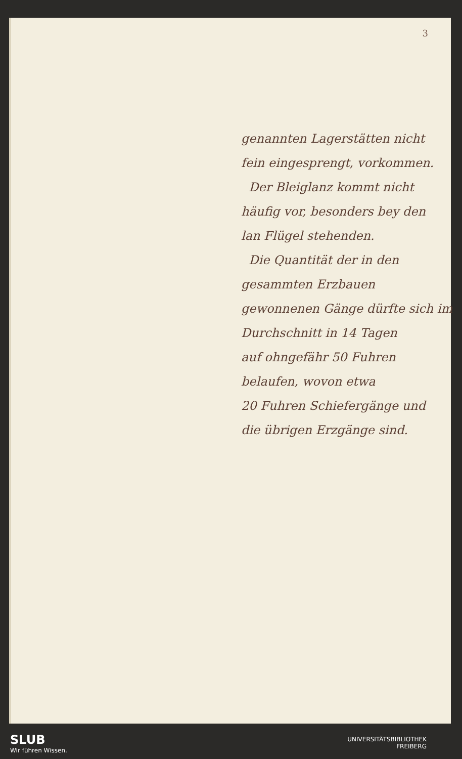3
genannten Lagerstätten nicht
fein eingesprengt, vorkommen.
Der Bleiglanz kommt nicht
häufig vor, besonders bey den
lan Flügel stehenden.
Die Quantität der in den
gesammten Erzbauen gewonnenen Gänge dürfte sich im
Durchschnitt in 14 Tagen
auf ohngefähr 50 Fuhren
belaufen, wovon etwa
20 Fuhren Schiefergänge und
die übrigen Erzgänge sind.
SLUB
Wir führen Wissen.
UNIVERSITÄTSBIBLIOTHEK
FREIBERG